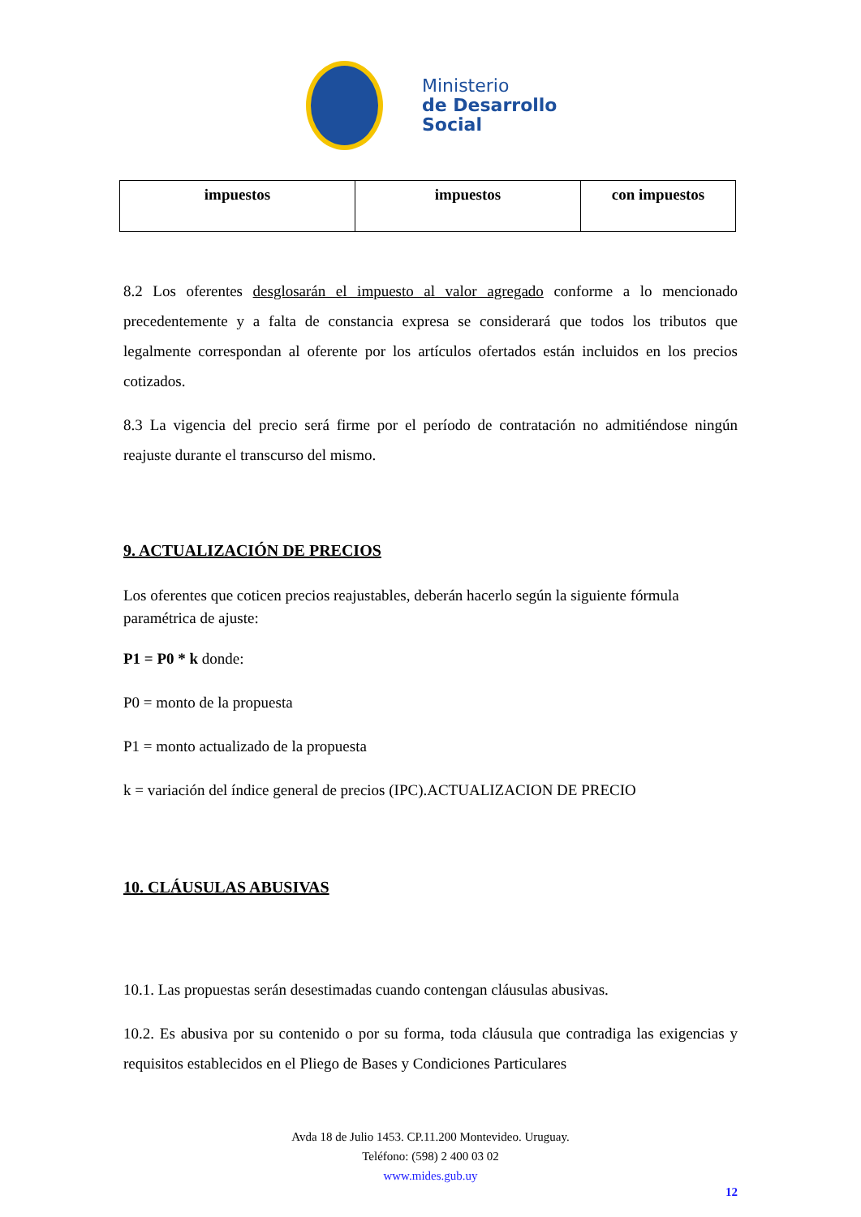Ministerio
de Desarrollo
Social
| impuestos | impuestos | con impuestos |
8.2 Los oferentes desglosarán el impuesto al valor agregado conforme a lo mencionado precedentemente y a falta de constancia expresa se considerará que todos los tributos que legalmente correspondan al oferente por los artículos ofertados están incluidos en los precios cotizados.
8.3 La vigencia del precio será firme por el período de contratación no admitiéndose ningún reajuste durante el transcurso del mismo.
9. ACTUALIZACIÓN DE PRECIOS
Los oferentes que coticen precios reajustables, deberán hacerlo según la siguiente fórmula paramétrica de ajuste:
P1 = P0 * k donde:
P0 = monto de la propuesta
P1 = monto actualizado de la propuesta
k = variación del índice general de precios (IPC).ACTUALIZACION DE PRECIO
10. CLÁUSULAS ABUSIVAS
10.1. Las propuestas serán desestimadas cuando contengan cláusulas abusivas.
10.2. Es abusiva por su contenido o por su forma, toda cláusula que contradiga las exigencias y requisitos establecidos en el Pliego de Bases y Condiciones Particulares
Avda 18 de Julio 1453. CP.11.200 Montevideo. Uruguay.
Teléfono: (598) 2 400 03 02
www.mides.gub.uy
12